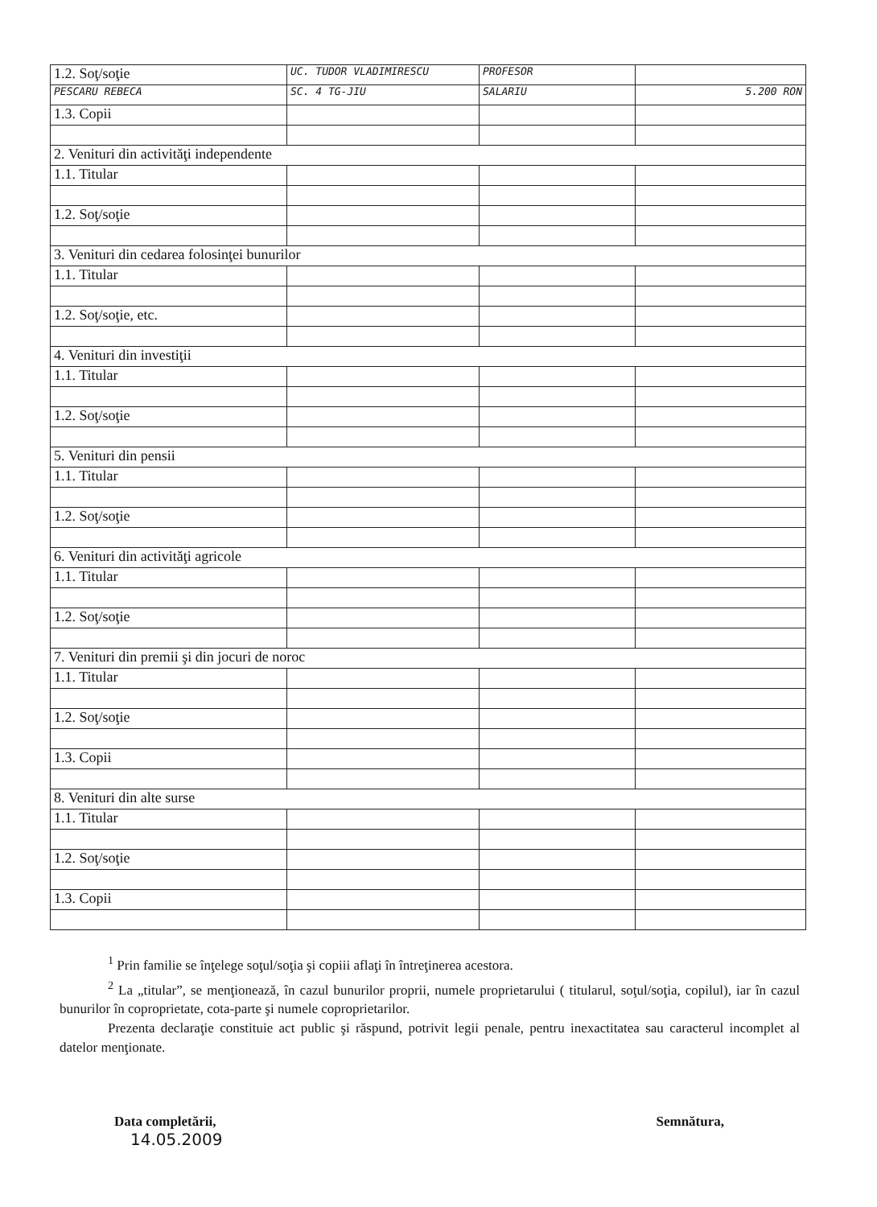| 1.2. Soţ/soţie | UC. TUDOR VLADIMIRESCU | PROFESOR | |
| PESCARU REBECA | SC. 4 TG-JIU | SALARIU | 5.200 RON |
| 1.3. Copii | | | |
| 2. Venituri din activităţi independente | | | |
| 1.1. Titular | | | |
| 1.2. Soţ/soţie | | | |
| 3. Venituri din cedarea folosinţei bunurilor | | | |
| 1.1. Titular | | | |
| 1.2. Soţ/soţie, etc. | | | |
| 4. Venituri din investiţii | | | |
| 1.1. Titular | | | |
| 1.2. Soţ/soţie | | | |
| 5. Venituri din pensii | | | |
| 1.1. Titular | | | |
| 1.2. Soţ/soţie | | | |
| 6. Venituri din activităţi agricole | | | |
| 1.1. Titular | | | |
| 1.2. Soţ/soţie | | | |
| 7. Venituri din premii şi din jocuri de noroc | | | |
| 1.1. Titular | | | |
| 1.2. Soţ/soţie | | | |
| 1.3. Copii | | | |
| 8. Venituri din alte surse | | | |
| 1.1. Titular | | | |
| 1.2. Soţ/soţie | | | |
| 1.3. Copii | | | |
<sup>1</sup> Prin familie se înţelege soţul/soţia şi copiii aflaţi în întreţinerea acestora.
<sup>2</sup> La „titular”, se menţionează, în cazul bunurilor proprii, numele proprietarului ( titularul, soţul/soţia, copilul), iar în cazul bunurilor în coproprietate, cota-parte şi numele coproprietarilor.
Prezenta declaraţie constituie act public şi răspund, potrivit legii penale, pentru inexactitatea sau caracterul incomplet al datelor menţionate.
Data completării,
14.05.2009
Semnătura,